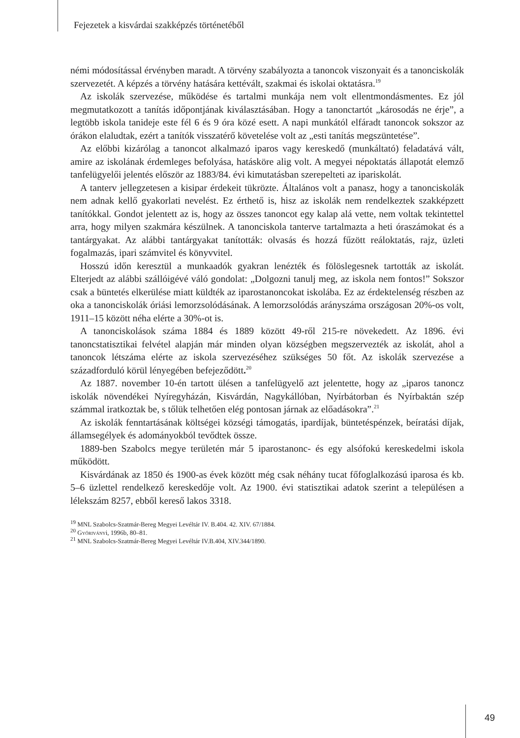Fejezetek a kisvárdai szakképzés történetéből
némi módosítással érvényben maradt. A törvény szabályozta a tanoncok viszonyait és a tanonciskolák szervezetét. A képzés a törvény hatására kettévált, szakmai és iskolai oktatásra.<sup>19</sup>
Az iskolák szervezése, működése és tartalmi munkája nem volt ellentmondásmentes. Ez jól megmutatkozott a tanítás időpontjának kiválasztásában. Hogy a tanonctartót „károsodás ne érje”, a legtöbb iskola tanideje este fél 6 és 9 óra közé esett. A napi munkától elfáradt tanoncok sokszor az órákon elaludtak, ezért a tanítók visszatérő követelése volt az „esti tanítás megszüntetése”.
Az előbbi kizárólag a tanoncot alkalmazó iparos vagy kereskedő (munkáltató) feladatává vált, amire az iskolának érdemleges befolyása, hatásköre alig volt. A megyei népoktatás állapotát elemző tanfelügyelői jelentés először az 1883/84. évi kimutatásban szerepelteti az ipariskolát.
A tanterv jellegzetesen a kisipar érdekeit tükrözte. Általános volt a panasz, hogy a tanonciskolák nem adnak kellő gyakorlati nevelést. Ez érthető is, hisz az iskolák nem rendelkeztek szakképzett tanítókkal. Gondot jelentett az is, hogy az összes tanoncot egy kalap alá vette, nem voltak tekintettel arra, hogy milyen szakmára készülnek. A tanonciskola tanterve tartalmazta a heti óraszámokat és a tantárgyakat. Az alábbi tantárgyakat tanították: olvasás és hozzá fűzött reáloktatás, rajz, üzleti fogalmazás, ipari számvitel és könyvvitel.
Hosszú időn keresztül a munkaadók gyakran lenézték és fölöslegesnek tartották az iskolát. Elterjedt az alábbi szállóigévé váló gondolat: „Dolgozni tanulj meg, az iskola nem fontos!” Sokszor csak a büntetés elkerülése miatt küldték az iparostanoncokat iskolába. Ez az érdektelenség részben az oka a tanonciskolák óriási lemorzsolódásának. A lemorzsolódás arányszáma országosan 20%-os volt, 1911–15 között néha elérte a 30%-ot is.
A tanonciskolások száma 1884 és 1889 között 49-ről 215-re növekedett. Az 1896. évi tanoncstatisztikai felvétel alapján már minden olyan községben megszervezték az iskolát, ahol a tanoncok létszáma elérte az iskola szervezéséhez szükséges 50 főt. Az iskolák szervezése a századforduló körül lényegében befejeződött.<sup>20</sup>
Az 1887. november 10-én tartott ülésen a tanfelügyelő azt jelentette, hogy az „iparos tanoncz iskolák növendékei Nyíregyházán, Kisvárdán, Nagykállóban, Nyírbátorban és Nyírbaktán szép számmal iratkoztak be, s tőlük telhetően elég pontosan járnak az előadásokra”.<sup>21</sup>
Az iskolák fenntartásának költségei községi támogatás, ipardíjak, büntetéspénzek, beíratási díjak, államsegélyek és adományokból tevődtek össze.
1889-ben Szabolcs megye területén már 5 iparostanonc- és egy alsófokú kereskedelmi iskola működött.
Kisvárdának az 1850 és 1900-as évek között még csak néhány tucat főfoglalkozású iparosa és kb. 5–6 üzlettel rendelkező kereskedője volt. Az 1900. évi statisztikai adatok szerint a településen a lélekszám 8257, ebből kereső lakos 3318.
<sup>19</sup> MNL Szabolcs-Szatmár-Bereg Megyei Levéltár IV. B.404. 42. XIV. 67/1884.
<sup>20</sup> Győriványi, 1996b, 80–81.
<sup>21</sup> MNL Szabolcs-Szatmár-Bereg Megyei Levéltár IV.B.404, XIV.344/1890.
49